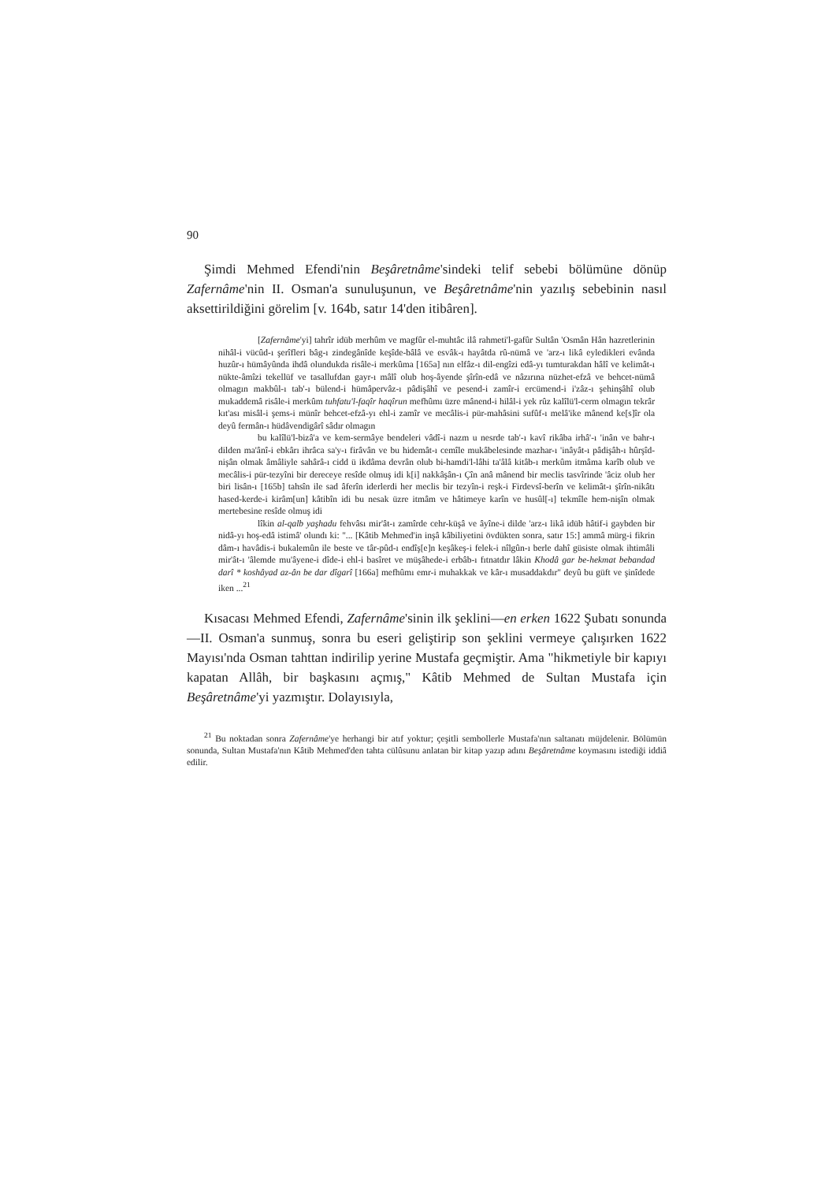90
Şimdi Mehmed Efendi'nin Beşâretnâme'sindeki telif sebebi bölümüne dönüp Zafernâme'nin II. Osman'a sunuluşunun, ve Beşâretnâme'nin yazılış sebebinin nasıl aksettirildiğini görelim [v. 164b, satır 14'den itibâren].
[Zafernâme'yi] tahrîr idüb merhûm ve magfûr el-muhtâc ilâ rahmeti'l-gafûr Sultân 'Osmân Hân hazretlerinin nihâl-i vücûd-ı şerîfleri bâg-ı zindegânîde keşîde-bâlâ ve esvâk-ı hayâtda rû-nümâ ve 'arz-ı likâ eyledikleri evânda huzûr-ı hümâyûnda ihdâ olundukda risâle-i merkûma [165a] nın elfâz-ı dil-engîzi edâ-yı tumturakdan hâlî ve kelimât-ı nükte-âmîzi tekellüf ve tasallufdan gayr-ı mâlî olub hoş-âyende şîrîn-edâ ve nâzırına nüzhet-efzâ ve behcet-nümâ olmagın makbûl-ı tab'-ı bülend-i hümâpervâz-ı pâdişâhî ve pesend-i zamîr-i ercümend-i i'zâz-ı şehinşâhî olub mukaddemâ risâle-i merkûm tuhfatu'l-faqîr haqîrun mefhûmı üzre mânend-i hilâl-i yek rûz kalîlü'l-cerm olmagın tekrâr kıt'ası misâl-i şems-i münîr behcet-efzâ-yı ehl-i zamîr ve mecâlis-i pür-mahâsini sufûf-ı melâ'ike mânend ke[s]îr ola deyû fermân-ı hüdâvendigârî sâdır olmagın
bu kalîlü'l-bizâ'a ve kem-sermâye bendeleri vâdî-i nazm u nesrde tab'-ı kavî rikâba irhâ'-ı 'inân ve bahr-ı dilden ma'ânî-i ebkârı ihrâca sa'y-ı firâvân ve bu hidemât-ı cemîle mukâbelesinde mazhar-ı 'inâyât-ı pâdişâh-ı hûrşîd-nişân olmak âmâliyle sahârâ-ı cidd ü ikdâma devrân olub bi-hamdi'l-lâhi ta'âlâ kitâb-ı merkûm itmâma karîb olub ve mecâlis-i pür-tezyîni bir dereceye resîde olmuş idi k[i] nakkâşân-ı Çîn anâ mânend bir meclis tasvîrinde 'âciz olub her biri lisân-ı [165b] tahsîn ile sad âferîn iderlerdi her meclis bir tezyîn-i reşk-i Firdevsî-berîn ve kelimât-ı şîrîn-nikâtı hased-kerde-i kirâm[un] kâtibîn idi bu nesak üzre itmâm ve hâtimeye karîn ve husûl[-ı] tekmîle hem-nişîn olmak mertebesine resîde olmuş idi
lîkin al-qalb yaşhadu fehvâsı mir'ât-ı zamîrde cehr-küşâ ve âyîne-i dilde 'arz-ı likâ idüb hâtif-i gaybden bir nidâ-yı hoş-edâ istimâ' olundı ki: "... [Kâtib Mehmed'in inşâ kâbiliyetini övdükten sonra, satır 15:] ammâ mürg-i fikrin dâm-ı havâdis-i bukalemûn ile beste ve târ-pûd-ı endîş[e]n keşâkeş-i felek-i nîlgûn-ı berle dahî güsiste olmak ihtimâli mir'ât-ı 'âlemde mu'âyene-i dîde-i ehl-i basîret ve müşâhede-i erbâb-ı fıtnatdır lâkin Khodâ gar be-hekmat bebandad darî * koshâyad az-ân be dar dîgarî [166a] mefhûmı emr-i muhakkak ve kâr-ı musaddakdır" deyû bu güft ve şinîdede iken ...<sup>21</sup>
Kısacası Mehmed Efendi, Zafernâme'sinin ilk şeklini—en erken 1622 Şubatı sonunda—II. Osman'a sunmuş, sonra bu eseri geliştirip son şeklini vermeye çalışırken 1622 Mayısı'nda Osman tahttan indirilip yerine Mustafa geçmiştir. Ama "hikmetiyle bir kapıyı kapatan Allâh, bir başkasını açmış," Kâtib Mehmed de Sultan Mustafa için Beşâretnâme'yi yazmıştır. Dolayısıyla,
<sup>21</sup> Bu noktadan sonra Zafernâme'ye herhangi bir atıf yoktur; çeşitli sembollerle Mustafa'nın saltanatı müjdelenir. Bölümün sonunda, Sultan Mustafa'nın Kâtib Mehmed'den tahta cülûsunu anlatan bir kitap yazıp adını Beşâretnâme koymasını istediği iddiâ edilir.